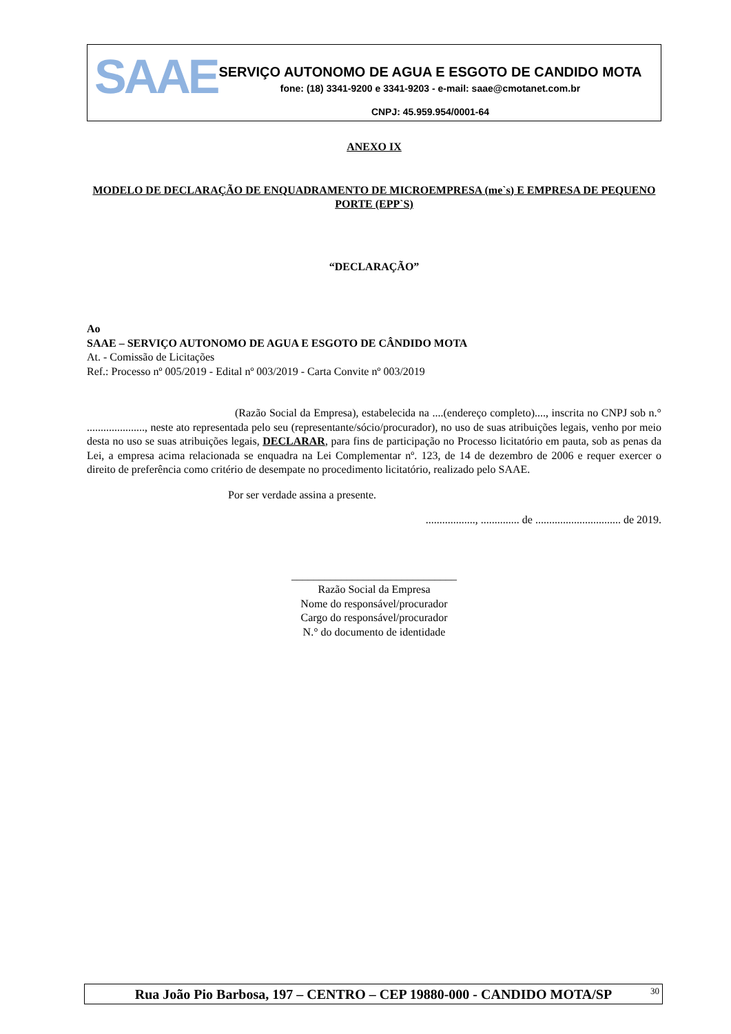SAAE
SERVIÇO AUTONOMO DE AGUA E ESGOTO DE CANDIDO MOTA
fone: (18) 3341-9200 e 3341-9203 - e-mail: saae@cmotanet.com.br
CNPJ: 45.959.954/0001-64
ANEXO IX
MODELO DE DECLARAÇÃO DE ENQUADRAMENTO DE MICROEMPRESA (me`s) E EMPRESA DE PEQUENO PORTE (EPP`S)
“DECLARAÇÃO”
Ao
SAAE – SERVIÇO AUTONOMO DE AGUA E ESGOTO DE CÂNDIDO MOTA
At. - Comissão de Licitações
Ref.: Processo nº 005/2019 - Edital nº 003/2019 - Carta Convite nº 003/2019
(Razão Social da Empresa), estabelecida na ....(endereço completo)...., inscrita no CNPJ sob n.° ....................., neste ato representada pelo seu (representante/sócio/procurador), no uso de suas atribuições legais, venho por meio desta no uso se suas atribuições legais, DECLARAR, para fins de participação no Processo licitatório em pauta, sob as penas da Lei, a empresa acima relacionada se enquadra na Lei Complementar nº. 123, de 14 de dezembro de 2006 e requer exercer o direito de preferência como critério de desempate no procedimento licitatório, realizado pelo SAAE.
Por ser verdade assina a presente.
.................., .............. de ............................... de 2019.
______________________________
Razão Social da Empresa
Nome do responsável/procurador
Cargo do responsável/procurador
N.° do documento de identidade
Rua João Pio Barbosa, 197 – CENTRO – CEP 19880-000 - CANDIDO MOTA/SP 30